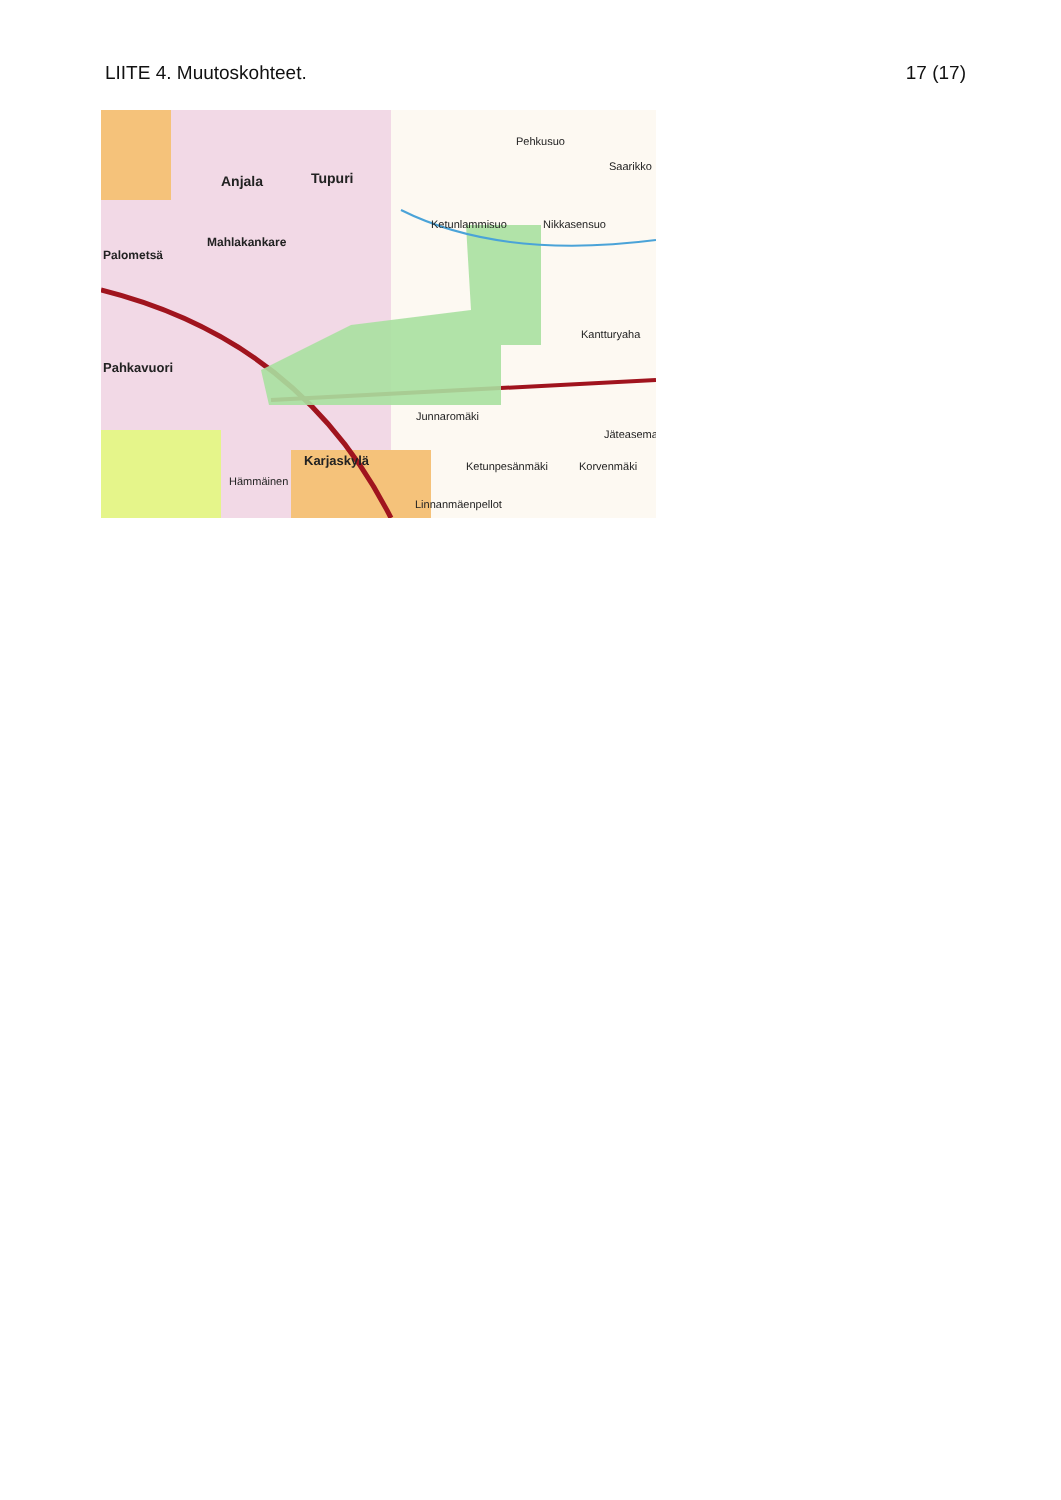LIITE 4. Muutoskohteet. 17 (17)
Anjala Tupuri
Mahlakankare
Palometsä
Pahkavuori
Karjaskylä
Hämmäinen
Pehkusuo
Saarikko
Nikkasensuo Ketunlammisuo
Kantturyaha
Junnaromäki
Jäteasema
Ketunpesänmäki Korvenmäki
Linnanmäenpellot